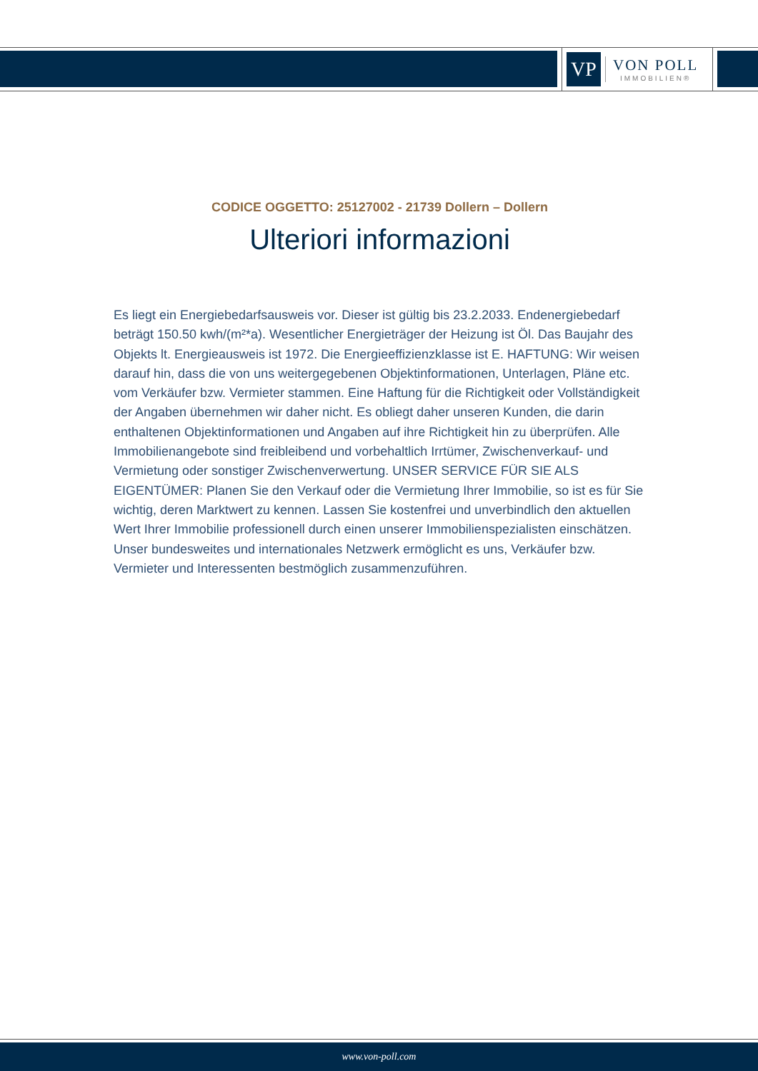VP
VON POLL
IMMOBILIEN®
CODICE OGGETTO: 25127002 - 21739 Dollern – Dollern
Ulteriori informazioni
Es liegt ein Energiebedarfsausweis vor. Dieser ist gültig bis 23.2.2033. Endenergiebedarf beträgt 150.50 kwh/(m²*a). Wesentlicher Energieträger der Heizung ist Öl. Das Baujahr des Objekts lt. Energieausweis ist 1972. Die Energieeffizienzklasse ist E. HAFTUNG: Wir weisen darauf hin, dass die von uns weitergegebenen Objektinformationen, Unterlagen, Pläne etc. vom Verkäufer bzw. Vermieter stammen. Eine Haftung für die Richtigkeit oder Vollständigkeit der Angaben übernehmen wir daher nicht. Es obliegt daher unseren Kunden, die darin enthaltenen Objektinformationen und Angaben auf ihre Richtigkeit hin zu überprüfen. Alle Immobilienangebote sind freibleibend und vorbehaltlich Irrtümer, Zwischenverkauf- und Vermietung oder sonstiger Zwischenverwertung. UNSER SERVICE FÜR SIE ALS EIGENTÜMER: Planen Sie den Verkauf oder die Vermietung Ihrer Immobilie, so ist es für Sie wichtig, deren Marktwert zu kennen. Lassen Sie kostenfrei und unverbindlich den aktuellen Wert Ihrer Immobilie professionell durch einen unserer Immobilienspezialisten einschätzen. Unser bundesweites und internationales Netzwerk ermöglicht es uns, Verkäufer bzw. Vermieter und Interessenten bestmöglich zusammenzuführen.
www.von-poll.com